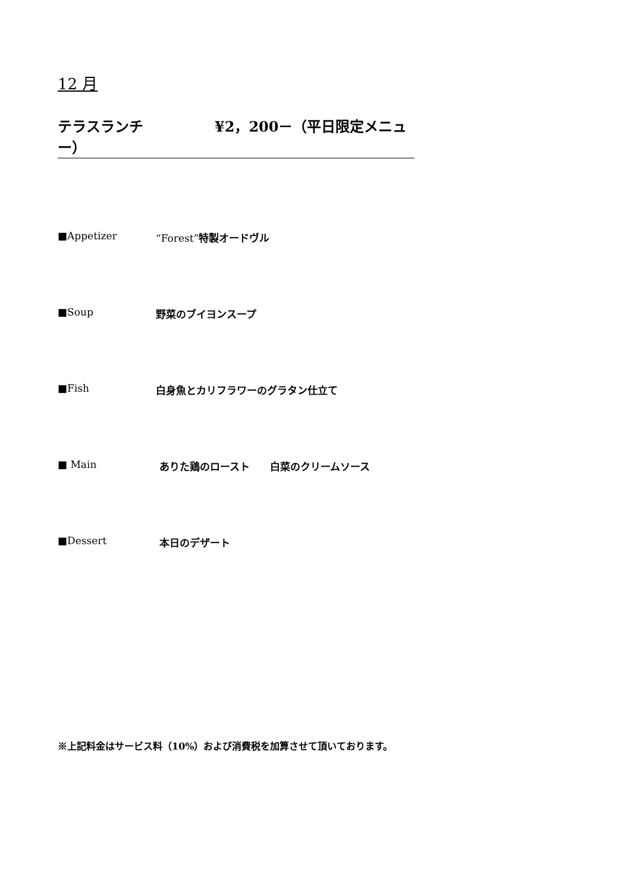12 月
テラスランチ　　　　　¥2，200－（平日限定メニュー）
■Appetizer “Forest”特製オードヴル
■Soup 野菜のブイヨンスープ
■Fish 白身魚とカリフラワーのグラタン仕立て
■ Main ありた鶏のロースト　　白菜のクリームソース
■Dessert 本日のデザート
※上記料金はサービス料（10%）および消費税を加算させて頂いております。